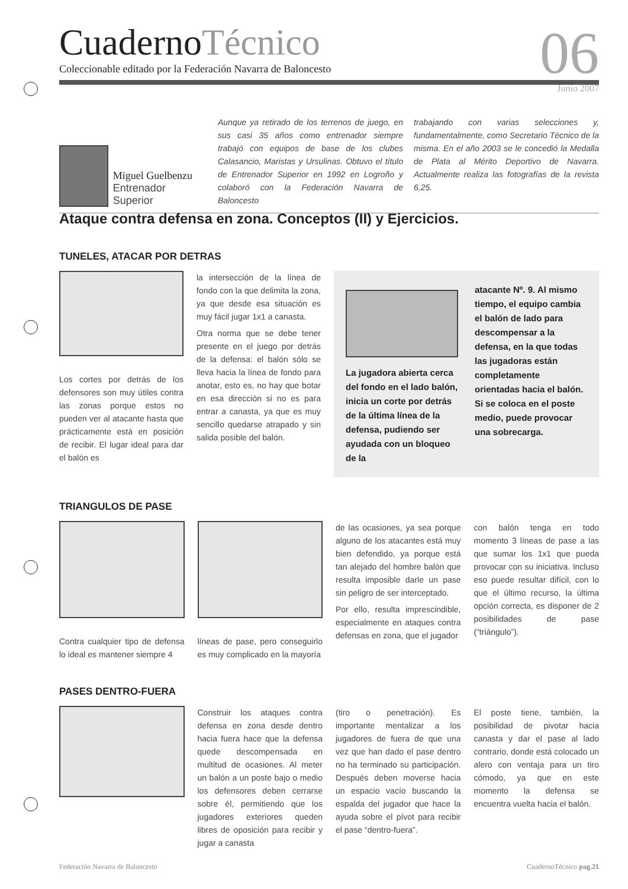CuadernoTécnico
06 Junio 2007
Coleccionable editado por la Federación Navarra de Baloncesto
Miguel Guelbenzu
Entrenador Superior
Aunque ya retirado de los terrenos de juego, en sus casi 35 años como entrenador siempre trabajó con equipos de base de los clubes Calasancio, Maristas y Ursulinas. Obtuvo el título de Entrenador Superior en 1992 en Logroño y colaboró con la Federación Navarra de Baloncesto
trabajando con varias selecciones y, fundamentalmente, como Secretario Técnico de la misma. En el año 2003 se le concedió la Medalla de Plata al Mérito Deportivo de Navarra. Actualmente realiza las fotografías de la revista 6,25.
Ataque contra defensa en zona. Conceptos (II) y Ejercicios.
TUNELES, ATACAR POR DETRAS
Los cortes por detrás de los defensores son muy útiles contra las zonas porque estos no pueden ver al atacante hasta que prácticamente está en posición de recibir. El lugar ideal para dar el balón es
la intersección de la línea de fondo con la que delimita la zona, ya que desde esa situación es muy fácil jugar 1x1 a canasta.
Otra norma que se debe tener presente en el juego por detrás de la defensa: el balón sólo se lleva hacia la línea de fondo para anotar, esto es, no hay que botar en esa dirección si no es para entrar a canasta, ya que es muy sencillo quedarse atrapado y sin salida posible del balón.
La jugadora abierta cerca del fondo en el lado balón, inicia un corte por detrás de la última línea de la defensa, pudiendo ser ayudada con un bloqueo de la
atacante Nº. 9. Al mismo tiempo, el equipo cambia el balón de lado para descompensar a la defensa, en la que todas las jugadoras están completamente orientadas hacia el balón. Si se coloca en el poste medio, puede provocar una sobrecarga.
TRIANGULOS DE PASE
Contra cualquier tipo de defensa lo ideal es mantener siempre 4
líneas de pase, pero conseguirlo es muy complicado en la mayoría
de las ocasiones, ya sea porque alguno de los atacantes está muy bien defendido, ya porque está tan alejado del hombre balón que resulta imposible darle un pase sin peligro de ser interceptado.
Por ello, resulta imprescindible, especialmente en ataques contra defensas en zona, que el jugador
con balón tenga en todo momento 3 líneas de pase a las que sumar los 1x1 que pueda provocar con su iniciativa. Incluso eso puede resultar difícil, con lo que el último recurso, la última opción correcta, es disponer de 2 posibilidades de pase (“triángulo”).
PASES DENTRO-FUERA
Construir los ataques contra defensa en zona desde dentro hacia fuera hace que la defensa quede descompensada en multitud de ocasiones. Al meter un balón a un poste bajo o medio los defensores deben cerrarse sobre él, permitiendo que los jugadores exteriores queden libres de oposición para recibir y jugar a canasta
(tiro o penetración). Es importante mentalizar a los jugadores de fuera de que una vez que han dado el pase dentro no ha terminado su participación. Después deben moverse hacia un espacio vacío buscando la espalda del jugador que hace la ayuda sobre el pívot para recibir el pase “dentro-fuera”.
El poste tiene, también, la posibilidad de pivotar hacia canasta y dar el pase al lado contrario, donde está colocado un alero con ventaja para un tiro cómodo, ya que en este momento la defensa se encuentra vuelta hacia el balón.
Federación Navarra de Baloncesto CuadernoTécnico pag.21